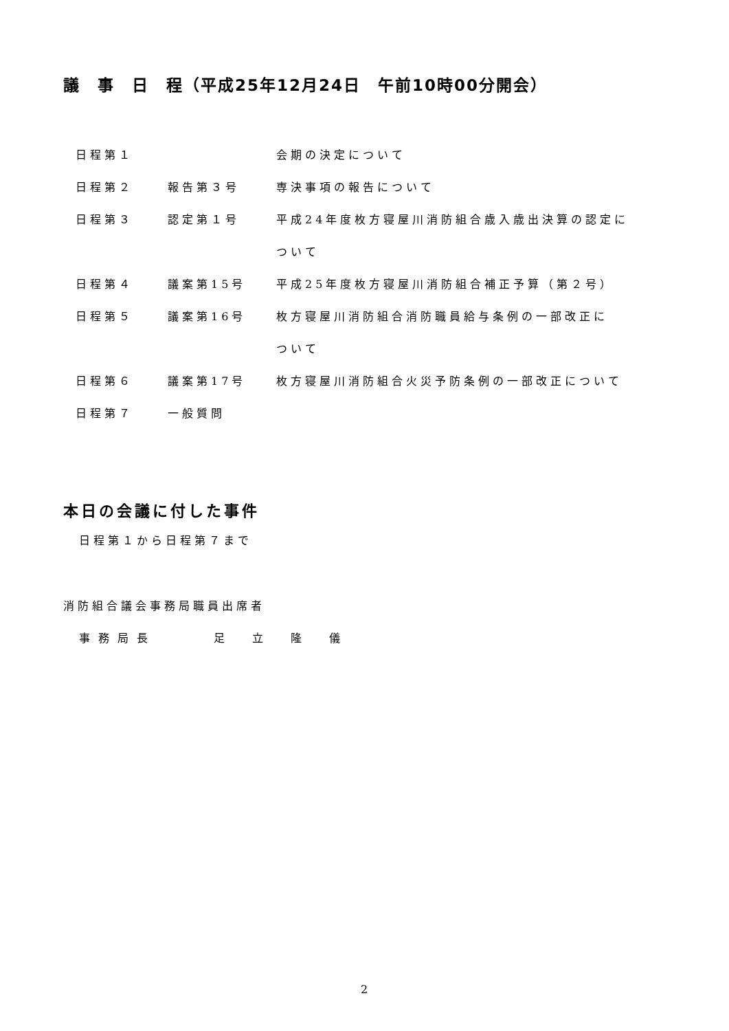議　事　日　程（平成25年12月24日　午前10時00分開会）
| 日程第１ | | 会期の決定について |
| 日程第２ | 報告第３号 | 専決事項の報告について |
| 日程第３ | 認定第１号 | 平成24年度枚方寝屋川消防組合歳入歳出決算の認定に |
| | | ついて |
| 日程第４ | 議案第15号 | 平成25年度枚方寝屋川消防組合補正予算（第２号） |
| 日程第５ | 議案第16号 | 枚方寝屋川消防組合消防職員給与条例の一部改正に |
| | | ついて |
| 日程第６ | 議案第17号 | 枚方寝屋川消防組合火災予防条例の一部改正について |
| 日程第７ | 一般質問 | |
本日の会議に付した事件
日程第１から日程第７まで
消防組合議会事務局職員出席者
事務局長　　　足　立　隆　儀
2